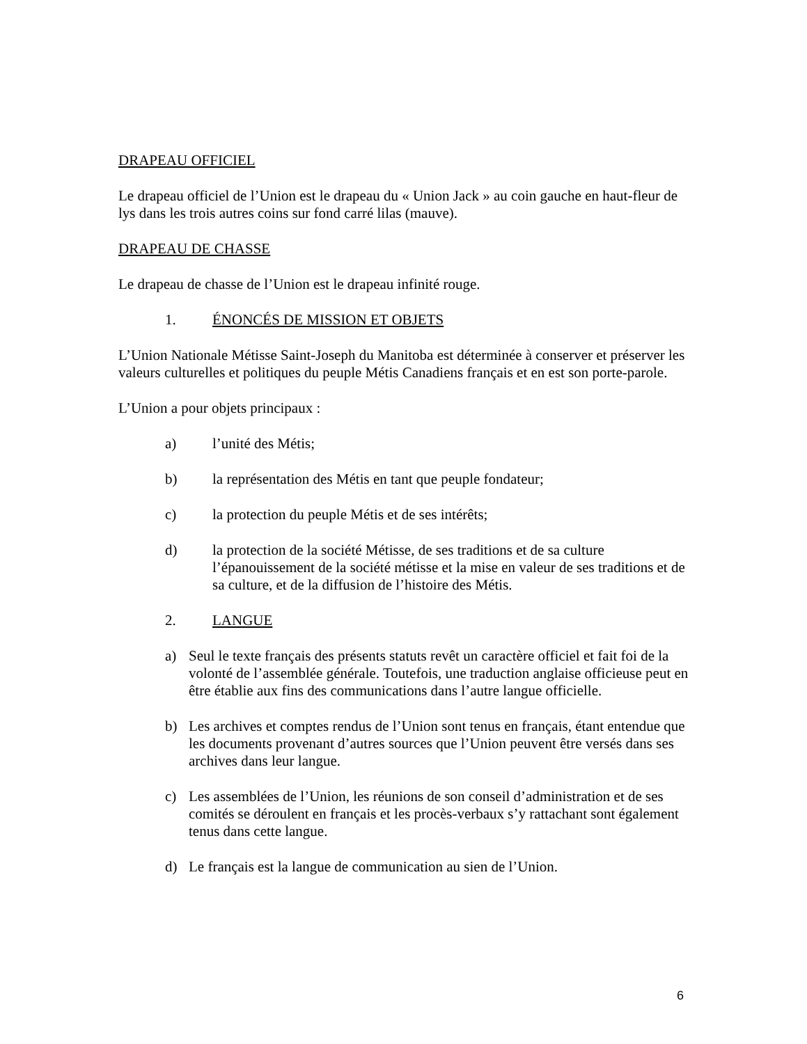DRAPEAU OFFICIEL
Le drapeau officiel de l’Union est le drapeau du « Union Jack » au coin gauche en haut-fleur de lys dans les trois autres coins sur fond carré lilas (mauve).
DRAPEAU DE CHASSE
Le drapeau de chasse de l’Union est le drapeau infinité rouge.
1. ÉNONCÉS DE MISSION ET OBJETS
L’Union Nationale Métisse Saint-Joseph du Manitoba est déterminée à conserver et préserver les valeurs culturelles et politiques du peuple Métis Canadiens français et en est son porte-parole.
L’Union a pour objets principaux :
a) l’unité des Métis;
b) la représentation des Métis en tant que peuple fondateur;
c) la protection du peuple Métis et de ses intérêts;
d) la protection de la société Métisse, de ses traditions et de sa culture l’épanouissement de la société métisse et la mise en valeur de ses traditions et de sa culture, et de la diffusion de l’histoire des Métis.
2. LANGUE
a) Seul le texte français des présents statuts revêt un caractère officiel et fait foi de la volonté de l’assemblée générale. Toutefois, une traduction anglaise officieuse peut en être établie aux fins des communications dans l’autre langue officielle.
b) Les archives et comptes rendus de l’Union sont tenus en français, étant entendue que les documents provenant d’autres sources que l’Union peuvent être versés dans ses archives dans leur langue.
c) Les assemblées de l’Union, les réunions de son conseil d’administration et de ses comités se déroulent en français et les procès-verbaux s’y rattachant sont également tenus dans cette langue.
d) Le français est la langue de communication au sien de l’Union.
6